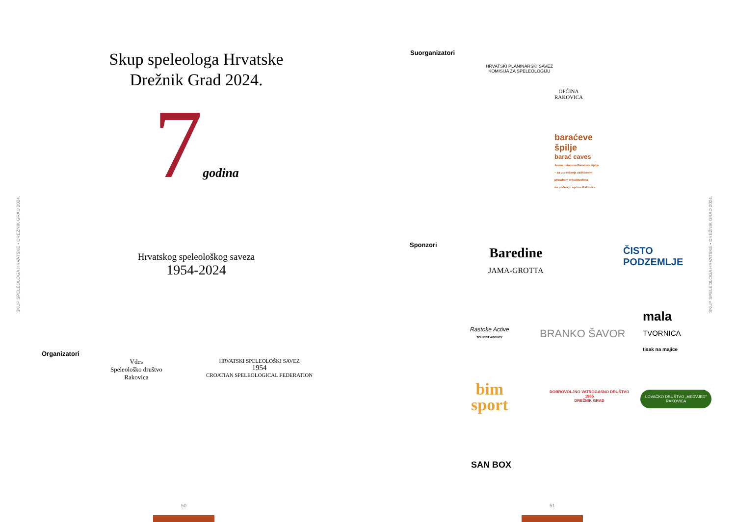SKUP SPELEOLOGA HRVATSKE • DREŽNIK GRAD 2024.
Skup speleologa Hrvatske
Drežnik Grad 2024.
7godina
Hrvatskog speleološkog saveza
1954-2024
Organizatori
Vdes
Speleološko društvo
Rakovica
HRVATSKI SPELEOLOŠKI SAVEZ
1954
CROATIAN SPELEOLOGICAL FEDERATION
50
SKUP SPELEOLOGA HRVATSKE • DREŽNIK GRAD 2024.
Suorganizatori
HRVATSKI PLANINARSKI SAVEZ
KOMISIJA ZA SPELEOLOGIJU
OPĆINA
RAKOVICA
baraćeve
špilje
barać caves
Javna ustanova Baraćeve špilje
– za upravljanje zaštićenim
prirodnim vrijednostima
na području općine Rakovica
Sponzori
Baredine
JAMA-GROTTA
ČISTO
PODZEMLJE
Rastoke Active
TOURIST AGENCY
BRANKO ŠAVOR
mala
TVORNICA
tisak na majice
bim
sport
DOBROVOLJNO VATROGASNO DRUŠTVO
1905
DREŽNIK GRAD
LOVAČKO DRUŠTVO „MEDVJED"
RAKOVICA
SAN BOX
51